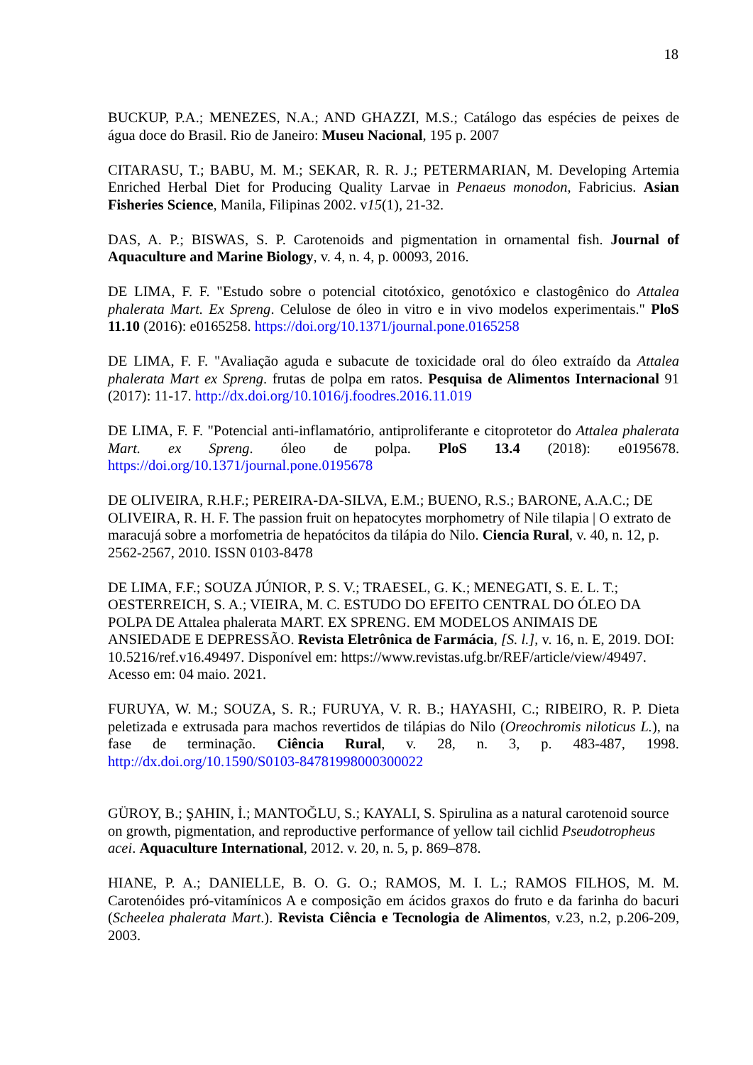18
BUCKUP, P.A.; MENEZES, N.A.; AND GHAZZI, M.S.; Catálogo das espécies de peixes de água doce do Brasil. Rio de Janeiro: Museu Nacional, 195 p. 2007
CITARASU, T.; BABU, M. M.; SEKAR, R. R. J.; PETERMARIAN, M. Developing Artemia Enriched Herbal Diet for Producing Quality Larvae in Penaeus monodon, Fabricius. Asian Fisheries Science, Manila, Filipinas 2002. v15(1), 21-32.
DAS, A. P.; BISWAS, S. P. Carotenoids and pigmentation in ornamental fish. Journal of Aquaculture and Marine Biology, v. 4, n. 4, p. 00093, 2016.
DE LIMA, F. F. "Estudo sobre o potencial citotóxico, genotóxico e clastogênico do Attalea phalerata Mart. Ex Spreng. Celulose de óleo in vitro e in vivo modelos experimentais." PloS 11.10 (2016): e0165258. https://doi.org/10.1371/journal.pone.0165258
DE LIMA, F. F. "Avaliação aguda e subacute de toxicidade oral do óleo extraído da Attalea phalerata Mart ex Spreng. frutas de polpa em ratos. Pesquisa de Alimentos Internacional 91 (2017): 11-17. http://dx.doi.org/10.1016/j.foodres.2016.11.019
DE LIMA, F. F. "Potencial anti-inflamatório, antiproliferante e citoprotetor do Attalea phalerata Mart. ex Spreng. óleo de polpa. PloS 13.4 (2018): e0195678. https://doi.org/10.1371/journal.pone.0195678
DE OLIVEIRA, R.H.F.; PEREIRA-DA-SILVA, E.M.; BUENO, R.S.; BARONE, A.A.C.; DE OLIVEIRA, R. H. F. The passion fruit on hepatocytes morphometry of Nile tilapia | O extrato de maracujá sobre a morfometria de hepatócitos da tilápia do Nilo. Ciencia Rural, v. 40, n. 12, p. 2562-2567, 2010. ISSN 0103-8478
DE LIMA, F.F.; SOUZA JÚNIOR, P. S. V.; TRAESEL, G. K.; MENEGATI, S. E. L. T.; OESTERREICH, S. A.; VIEIRA, M. C. ESTUDO DO EFEITO CENTRAL DO ÓLEO DA POLPA DE Attalea phalerata MART. EX SPRENG. EM MODELOS ANIMAIS DE ANSIEDADE E DEPRESSÃO. Revista Eletrônica de Farmácia, [S. l.], v. 16, n. E, 2019. DOI: 10.5216/ref.v16.49497. Disponível em: https://www.revistas.ufg.br/REF/article/view/49497. Acesso em: 04 maio. 2021.
FURUYA, W. M.; SOUZA, S. R.; FURUYA, V. R. B.; HAYASHI, C.; RIBEIRO, R. P. Dieta peletizada e extrusada para machos revertidos de tilápias do Nilo (Oreochromis niloticus L.), na fase de terminação. Ciência Rural, v. 28, n. 3, p. 483-487, 1998. http://dx.doi.org/10.1590/S0103-84781998000300022
GÜROY, B.; ŞAHIN, İ.; MANTOĞLU, S.; KAYALI, S. Spirulina as a natural carotenoid source on growth, pigmentation, and reproductive performance of yellow tail cichlid Pseudotropheus acei. Aquaculture International, 2012. v. 20, n. 5, p. 869–878.
HIANE, P. A.; DANIELLE, B. O. G. O.; RAMOS, M. I. L.; RAMOS FILHOS, M. M. Carotenóides pró-vitamínicos A e composição em ácidos graxos do fruto e da farinha do bacuri (Scheelea phalerata Mart.). Revista Ciência e Tecnologia de Alimentos, v.23, n.2, p.206-209, 2003.